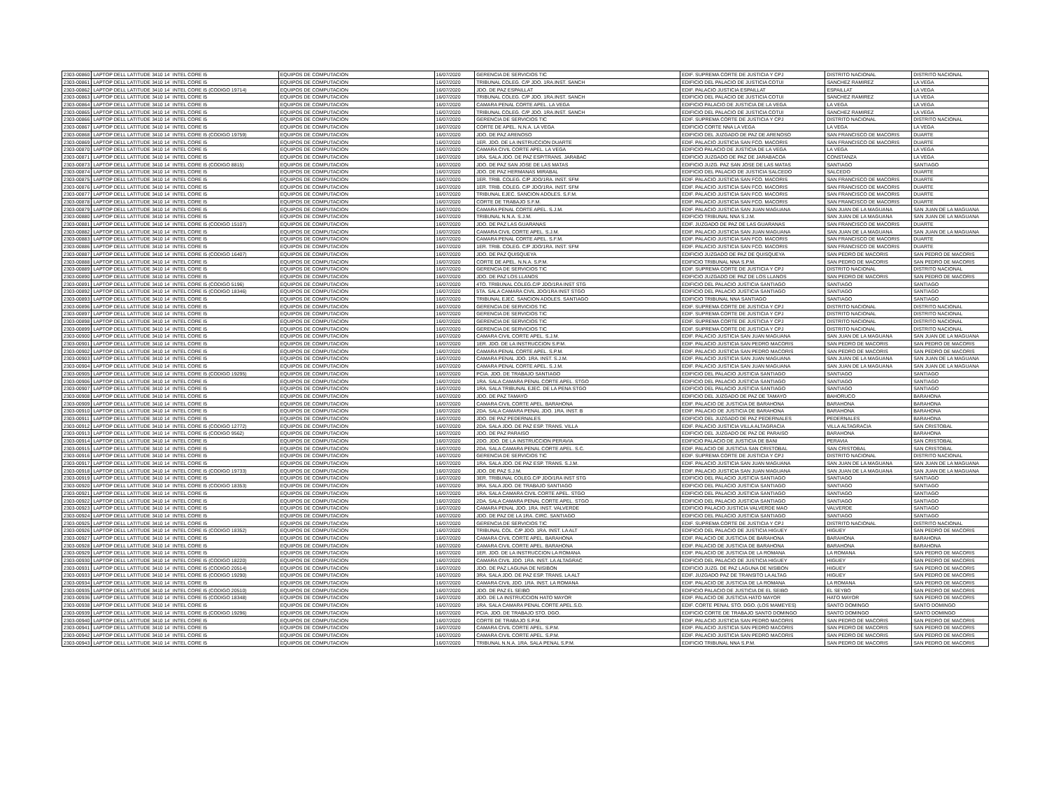| 2303-00860 | LAPTOP DELL LATITUDE 3410 14¨ INTEL CORE I5 | EQUIPOS DE COMPUTACION | 16/07/2020 | GERENCIA DE SERVICIOS TIC | EDIF. SUPREMA CORTE DE JUSTICIA Y CPJ | DISTRITO NACIONAL | DISTRITO NACIONAL |
| 2303-00861 | LAPTOP DELL LATITUDE 3410 14¨ INTEL CORE I5 | EQUIPOS DE COMPUTACION | 16/07/2020 | TRIBUNAL COLEG. C/P JDO. 1RA.INST. SANCH | EDIFICIO DEL PALACIO DE JUSTICIA COTUI | SANCHEZ RAMIREZ | LA VEGA |
| 2303-00862 | LAPTOP DELL LATITUDE 3410 14¨ INTEL CORE I5 (CODIGO 19714) | EQUIPOS DE COMPUTACION | 16/07/2020 | JDO. DE PAZ ESPAILLAT | EDIF. PALACIO JUSTICIA ESPAILLAT | ESPAILLAT | LA VEGA |
| 2303-00863 | LAPTOP DELL LATITUDE 3410 14¨ INTEL CORE I5 | EQUIPOS DE COMPUTACION | 16/07/2020 | TRIBUNAL COLEG. C/P JDO. 1RA.INST. SANCH | EDIFICIO DEL PALACIO DE JUSTICIA COTUI | SANCHEZ RAMIREZ | LA VEGA |
| 2303-00864 | LAPTOP DELL LATITUDE 3410 14¨ INTEL CORE I5 | EQUIPOS DE COMPUTACION | 16/07/2020 | CAMARA PENAL CORTE APEL. LA VEGA | EDIFICIO PALACIO DE JUSTICIA DE LA VEGA | LA VEGA | LA VEGA |
| 2303-00865 | LAPTOP DELL LATITUDE 3410 14¨ INTEL CORE I5 | EQUIPOS DE COMPUTACION | 16/07/2020 | TRIBUNAL COLEG. C/P JDO. 1RA.INST. SANCH | EDIFICIO DEL PALACIO DE JUSTICIA COTUI | SANCHEZ RAMIREZ | LA VEGA |
| 2303-00866 | LAPTOP DELL LATITUDE 3410 14¨ INTEL CORE I5 | EQUIPOS DE COMPUTACION | 16/07/2020 | GERENCIA DE SERVICIOS TIC | EDIF. SUPREMA CORTE DE JUSTICIA Y CPJ | DISTRITO NACIONAL | DISTRITO NACIONAL |
| 2303-00867 | LAPTOP DELL LATITUDE 3410 14¨ INTEL CORE I5 | EQUIPOS DE COMPUTACION | 16/07/2020 | CORTE DE APEL. N.N.A. LA VEGA | EDIFICIO CORTE NNA LA VEGA | LA VEGA | LA VEGA |
| 2303-00868 | LAPTOP DELL LATITUDE 3410 14¨ INTEL CORE I5 (CODIGO 19759) | EQUIPOS DE COMPUTACION | 16/07/2020 | JDO. DE PAZ ARENOSO | EDIFICIO DEL JUZGADO DE PAZ DE ARENOSO | SAN FRANCISCO DE MACORIS | DUARTE |
| 2303-00869 | LAPTOP DELL LATITUDE 3410 14¨ INTEL CORE I5 | EQUIPOS DE COMPUTACION | 16/07/2020 | 1ER. JDO. DE LA INSTRUCCION DUARTE | EDIF. PALACIO JUSTICIA SAN FCO. MACORIS | SAN FRANCISCO DE MACORIS | DUARTE |
| 2303-00870 | LAPTOP DELL LATITUDE 3410 14¨ INTEL CORE I5 | EQUIPOS DE COMPUTACION | 16/07/2020 | CAMARA CIVIL CORTE APEL. LA VEGA | EDIFICIO PALACIO DE JUSTICIA DE LA VEGA | LA VEGA | LA VEGA |
| 2303-00871 | LAPTOP DELL LATITUDE 3410 14¨ INTEL CORE I5 | EQUIPOS DE COMPUTACION | 16/07/2020 | 1RA. SALA JDO. DE PAZ ESP/TRANS. JARABAC | EDIFICIO JUZGADO DE PAZ DE JARABACOA | CONSTANZA | LA VEGA |
| 2303-00873 | LAPTOP DELL LATITUDE 3410 14¨ INTEL CORE I5 (CODIGO 8815) | EQUIPOS DE COMPUTACION | 16/07/2020 | JDO. DE PAZ SAN JOSE DE LAS MATAS | EDIFICIO JUZG. PAZ SAN JOSE DE LAS MATAS | SANTIAGO | SANTIAGO |
| 2303-00874 | LAPTOP DELL LATITUDE 3410 14¨ INTEL CORE I5 | EQUIPOS DE COMPUTACION | 16/07/2020 | JDO. DE PAZ HERMANAS MIRABAL | EDIFICIO DEL PALACIO DE JUSTICIA SALCEDO | SALCEDO | DUARTE |
| 2303-00875 | LAPTOP DELL LATITUDE 3410 14¨ INTEL CORE I5 | EQUIPOS DE COMPUTACION | 16/07/2020 | 1ER. TRIB. COLEG. C/P JDO/1RA. INST. SFM | EDIF. PALACIO JUSTICIA SAN FCO. MACORIS | SAN FRANCISCO DE MACORIS | DUARTE |
| 2303-00876 | LAPTOP DELL LATITUDE 3410 14¨ INTEL CORE I5 | EQUIPOS DE COMPUTACION | 16/07/2020 | 1ER. TRIB. COLEG. C/P JDO/1RA. INST. SFM | EDIF. PALACIO JUSTICIA SAN FCO. MACORIS | SAN FRANCISCO DE MACORIS | DUARTE |
| 2303-00877 | LAPTOP DELL LATITUDE 3410 14¨ INTEL CORE I5 | EQUIPOS DE COMPUTACION | 16/07/2020 | TRIBUNAL EJEC. SANCION ADOLES. S.F.M. | EDIF. PALACIO JUSTICIA SAN FCO. MACORIS | SAN FRANCISCO DE MACORIS | DUARTE |
| 2303-00878 | LAPTOP DELL LATITUDE 3410 14¨ INTEL CORE I5 | EQUIPOS DE COMPUTACION | 16/07/2020 | CORTE DE TRABAJO S.F.M. | EDIF. PALACIO JUSTICIA SAN FCO. MACORIS | SAN FRANCISCO DE MACORIS | DUARTE |
| 2303-00879 | LAPTOP DELL LATITUDE 3410 14¨ INTEL CORE I5 | EQUIPOS DE COMPUTACION | 16/07/2020 | CAMARA PENAL CORTE APEL. S.J.M. | EDIF. PALACIO JUSTICIA SAN JUAN MAGUANA | SAN JUAN DE LA MAGUANA | SAN JUAN DE LA MAGUANA |
| 2303-00880 | LAPTOP DELL LATITUDE 3410 14¨ INTEL CORE I5 | EQUIPOS DE COMPUTACION | 16/07/2020 | TRIBUNAL N.N.A. S.J.M. | EDIFICIO TRIBUNAL NNA S.J.M. | SAN JUAN DE LA MAGUANA | SAN JUAN DE LA MAGUANA |
| 2303-00881 | LAPTOP DELL LATITUDE 3410 14¨ INTEL CORE I5 (CODIGO 15107) | EQUIPOS DE COMPUTACION | 16/07/2020 | JDO. DE PAZ LAS GUARANAS | EDIF. JUZGADO DE PAZ DE LAS GUARANAS | SAN FRANCISCO DE MACORIS | DUARTE |
| 2303-00882 | LAPTOP DELL LATITUDE 3410 14¨ INTEL CORE I5 | EQUIPOS DE COMPUTACION | 16/07/2020 | CAMARA CIVIL CORTE APEL. S.J.M. | EDIF. PALACIO JUSTICIA SAN JUAN MAGUANA | SAN JUAN DE LA MAGUANA | SAN JUAN DE LA MAGUANA |
| 2303-00883 | LAPTOP DELL LATITUDE 3410 14¨ INTEL CORE I5 | EQUIPOS DE COMPUTACION | 16/07/2020 | CAMARA PENAL CORTE APEL. S.F.M. | EDIF. PALACIO JUSTICIA SAN FCO. MACORIS | SAN FRANCISCO DE MACORIS | DUARTE |
| 2303-00886 | LAPTOP DELL LATITUDE 3410 14¨ INTEL CORE I5 | EQUIPOS DE COMPUTACION | 16/07/2020 | 1ER. TRIB. COLEG. C/P JDO/1RA. INST. SFM | EDIF. PALACIO JUSTICIA SAN FCO. MACORIS | SAN FRANCISCO DE MACORIS | DUARTE |
| 2303-00887 | LAPTOP DELL LATITUDE 3410 14¨ INTEL CORE I5 (CODIGO 16407) | EQUIPOS DE COMPUTACION | 16/07/2020 | JDO. DE PAZ QUISQUEYA | EDIFICIO JUZGADO DE PAZ DE QUISQUEYA | SAN PEDRO DE MACORIS | SAN PEDRO DE MACORIS |
| 2303-00888 | LAPTOP DELL LATITUDE 3410 14¨ INTEL CORE I5 | EQUIPOS DE COMPUTACION | 16/07/2020 | CORTE DE APEL. N.N.A. S.P.M. | EDIFICIO TRIBUNAL NNA S.P.M. | SAN PEDRO DE MACORIS | SAN PEDRO DE MACORIS |
| 2303-00889 | LAPTOP DELL LATITUDE 3410 14¨ INTEL CORE I5 | EQUIPOS DE COMPUTACION | 16/07/2020 | GERENCIA DE SERVICIOS TIC | EDIF. SUPREMA CORTE DE JUSTICIA Y CPJ | DISTRITO NACIONAL | DISTRITO NACIONAL |
| 2303-00890 | LAPTOP DELL LATITUDE 3410 14¨ INTEL CORE I5 | EQUIPOS DE COMPUTACION | 16/07/2020 | JDO. DE PAZ LOS LLANOS | EDIFICIO JUZGADO DE PAZ DE LOS LLANOS | SAN PEDRO DE MACORIS | SAN PEDRO DE MACORIS |
| 2303-00891 | LAPTOP DELL LATITUDE 3410 14¨ INTEL CORE I5 (CODIGO 5196) | EQUIPOS DE COMPUTACION | 16/07/2020 | 4TO. TRIBUNAL COLEG.C/P JDO/1RA INST STG | EDIFICIO DEL PALACIO JUSTICIA SANTIAGO | SANTIAGO | SANTIAGO |
| 2303-00892 | LAPTOP DELL LATITUDE 3410 14¨ INTEL CORE I5 (CODIGO 18346) | EQUIPOS DE COMPUTACION | 16/07/2020 | 5TA. SALA CAMARA CIVIL JDO/1RA INST STGO | EDIFICIO DEL PALACIO JUSTICIA SANTIAGO | SANTIAGO | SANTIAGO |
| 2303-00893 | LAPTOP DELL LATITUDE 3410 14¨ INTEL CORE I5 | EQUIPOS DE COMPUTACION | 16/07/2020 | TRIBUNAL EJEC. SANCION ADOLES. SANTIAGO | EDIFICIO TRIBUNAL NNA SANTIAGO | SANTIAGO | SANTIAGO |
| 2303-00896 | LAPTOP DELL LATITUDE 3410 14¨ INTEL CORE I5 | EQUIPOS DE COMPUTACION | 16/07/2020 | GERENCIA DE SERVICIOS TIC | EDIF. SUPREMA CORTE DE JUSTICIA Y CPJ | DISTRITO NACIONAL | DISTRITO NACIONAL |
| 2303-00897 | LAPTOP DELL LATITUDE 3410 14¨ INTEL CORE I5 | EQUIPOS DE COMPUTACION | 16/07/2020 | GERENCIA DE SERVICIOS TIC | EDIF. SUPREMA CORTE DE JUSTICIA Y CPJ | DISTRITO NACIONAL | DISTRITO NACIONAL |
| 2303-00898 | LAPTOP DELL LATITUDE 3410 14¨ INTEL CORE I5 | EQUIPOS DE COMPUTACION | 16/07/2020 | GERENCIA DE SERVICIOS TIC | EDIF. SUPREMA CORTE DE JUSTICIA Y CPJ | DISTRITO NACIONAL | DISTRITO NACIONAL |
| 2303-00899 | LAPTOP DELL LATITUDE 3410 14¨ INTEL CORE I5 | EQUIPOS DE COMPUTACION | 16/07/2020 | GERENCIA DE SERVICIOS TIC | EDIF. SUPREMA CORTE DE JUSTICIA Y CPJ | DISTRITO NACIONAL | DISTRITO NACIONAL |
| 2303-00900 | LAPTOP DELL LATITUDE 3410 14¨ INTEL CORE I5 | EQUIPOS DE COMPUTACION | 16/07/2020 | CAMARA CIVIL CORTE APEL. S.J.M. | EDIF. PALACIO JUSTICIA SAN JUAN MAGUANA | SAN JUAN DE LA MAGUANA | SAN JUAN DE LA MAGUANA |
| 2303-00901 | LAPTOP DELL LATITUDE 3410 14¨ INTEL CORE I5 | EQUIPOS DE COMPUTACION | 16/07/2020 | 1ER. JDO. DE LA INSTRUCCION S.P.M. | EDIF. PALACIO JUSTICIA SAN PEDRO MACORIS | SAN PEDRO DE MACORIS | SAN PEDRO DE MACORIS |
| 2303-00902 | LAPTOP DELL LATITUDE 3410 14¨ INTEL CORE I5 | EQUIPOS DE COMPUTACION | 16/07/2020 | CAMARA PENAL CORTE APEL. S.P.M. | EDIF. PALACIO JUSTICIA SAN PEDRO MACORIS | SAN PEDRO DE MACORIS | SAN PEDRO DE MACORIS |
| 2303-00903 | LAPTOP DELL LATITUDE 3410 14¨ INTEL CORE I5 | EQUIPOS DE COMPUTACION | 16/07/2020 | CAMARA PENAL JDO. 1RA. INST. S.J.M. | EDIF. PALACIO JUSTICIA SAN JUAN MAGUANA | SAN JUAN DE LA MAGUANA | SAN JUAN DE LA MAGUANA |
| 2303-00904 | LAPTOP DELL LATITUDE 3410 14¨ INTEL CORE I5 | EQUIPOS DE COMPUTACION | 16/07/2020 | CAMARA PENAL CORTE APEL. S.J.M. | EDIF. PALACIO JUSTICIA SAN JUAN MAGUANA | SAN JUAN DE LA MAGUANA | SAN JUAN DE LA MAGUANA |
| 2303-00905 | LAPTOP DELL LATITUDE 3410 14¨ INTEL CORE I5 (CODIGO 19295) | EQUIPOS DE COMPUTACION | 16/07/2020 | PCIA. JDO. DE TRABAJO SANTIAGO | EDIFICIO DEL PALACIO JUSTICIA SANTIAGO | SANTIAGO | SANTIAGO |
| 2303-00906 | LAPTOP DELL LATITUDE 3410 14¨ INTEL CORE I5 | EQUIPOS DE COMPUTACION | 16/07/2020 | 1RA. SALA CAMARA PENAL CORTE APEL. STGO | EDIFICIO DEL PALACIO JUSTICIA SANTIAGO | SANTIAGO | SANTIAGO |
| 2303-00907 | LAPTOP DELL LATITUDE 3410 14¨ INTEL CORE I5 | EQUIPOS DE COMPUTACION | 16/07/2020 | 1RA. SALA TRIBUNAL EJEC. DE LA PENA STGO | EDIFICIO DEL PALACIO JUSTICIA SANTIAGO | SANTIAGO | SANTIAGO |
| 2303-00908 | LAPTOP DELL LATITUDE 3410 14¨ INTEL CORE I5 | EQUIPOS DE COMPUTACION | 16/07/2020 | JDO. DE PAZ TAMAYO | EDIFICIO DEL JUZGADO DE PAZ DE TAMAYO | BAHORUCO | BARAHONA |
| 2303-00909 | LAPTOP DELL LATITUDE 3410 14¨ INTEL CORE I5 | EQUIPOS DE COMPUTACION | 16/07/2020 | CAMARA CIVIL CORTE APEL. BARAHONA | EDIF. PALACIO DE JUSTICIA DE BARAHONA | BARAHONA | BARAHONA |
| 2303-00910 | LAPTOP DELL LATITUDE 3410 14¨ INTEL CORE I5 | EQUIPOS DE COMPUTACION | 16/07/2020 | 2DA. SALA CAMARA PENAL JDO. 1RA. INST. B | EDIF. PALACIO DE JUSTICIA DE BARAHONA | BARAHONA | BARAHONA |
| 2303-00911 | LAPTOP DELL LATITUDE 3410 14¨ INTEL CORE I5 | EQUIPOS DE COMPUTACION | 16/07/2020 | JDO. DE PAZ PEDERNALES | EDIFICIO DEL JUZGADO DE PAZ PEDERNALES | PEDERNALES | BARAHONA |
| 2303-00912 | LAPTOP DELL LATITUDE 3410 14¨ INTEL CORE I5 (CODIGO 12772) | EQUIPOS DE COMPUTACION | 16/07/2020 | 2DA. SALA JDO. DE PAZ ESP. TRANS. VILLA | EDIF. PALACIO JUSTICIA VILLA ALTAGRACIA | VILLA ALTAGRACIA | SAN CRISTOBAL |
| 2303-00913 | LAPTOP DELL LATITUDE 3410 14¨ INTEL CORE I5 (CODIGO 9562) | EQUIPOS DE COMPUTACION | 16/07/2020 | JDO. DE PAZ PARAISO | EDIFICIO DEL JUZGADO DE PAZ DE PARAISO | BARAHONA | BARAHONA |
| 2303-00914 | LAPTOP DELL LATITUDE 3410 14¨ INTEL CORE I5 | EQUIPOS DE COMPUTACION | 16/07/2020 | 2DO. JDO. DE LA INSTRUCCION PERAVIA | EDIFICIO PALACIO DE JUSTICIA DE BANI | PERAVIA | SAN CRISTOBAL |
| 2303-00915 | LAPTOP DELL LATITUDE 3410 14¨ INTEL CORE I5 | EQUIPOS DE COMPUTACION | 16/07/2020 | 2DA. SALA CAMARA PENAL CORTE APEL. S.C. | EDIF. PALACIO DE JUSTICIA SAN CRISTOBAL | SAN CRISTOBAL | SAN CRISTOBAL |
| 2303-00916 | LAPTOP DELL LATITUDE 3410 14¨ INTEL CORE I5 | EQUIPOS DE COMPUTACION | 16/07/2020 | GERENCIA DE SERVICIOS TIC | EDIF. SUPREMA CORTE DE JUSTICIA Y CPJ | DISTRITO NACIONAL | DISTRITO NACIONAL |
| 2303-00917 | LAPTOP DELL LATITUDE 3410 14¨ INTEL CORE I5 | EQUIPOS DE COMPUTACION | 16/07/2020 | 1RA. SALA JDO. DE PAZ ESP. TRANS. S.J.M. | EDIF. PALACIO JUSTICIA SAN JUAN MAGUANA | SAN JUAN DE LA MAGUANA | SAN JUAN DE LA MAGUANA |
| 2303-00918 | LAPTOP DELL LATITUDE 3410 14¨ INTEL CORE I5 (CODIGO 19733) | EQUIPOS DE COMPUTACION | 16/07/2020 | JDO. DE PAZ S.J.M. | EDIF. PALACIO JUSTICIA SAN JUAN MAGUANA | SAN JUAN DE LA MAGUANA | SAN JUAN DE LA MAGUANA |
| 2303-00919 | LAPTOP DELL LATITUDE 3410 14¨ INTEL CORE I5 | EQUIPOS DE COMPUTACION | 16/07/2020 | 3ER. TRIBUNAL COLEG.C/P JDO/1RA INST STG | EDIFICIO DEL PALACIO JUSTICIA SANTIAGO | SANTIAGO | SANTIAGO |
| 2303-00920 | LAPTOP DELL LATITUDE 3410 14¨ INTEL CORE I5 (CODIGO 18353) | EQUIPOS DE COMPUTACION | 16/07/2020 | 3RA. SALA JDO. DE TRABAJO SANTIAGO | EDIFICIO DEL PALACIO JUSTICIA SANTIAGO | SANTIAGO | SANTIAGO |
| 2303-00921 | LAPTOP DELL LATITUDE 3410 14¨ INTEL CORE I5 | EQUIPOS DE COMPUTACION | 16/07/2020 | 1RA. SALA CAMARA CIVIL CORTE APEL. STGO | EDIFICIO DEL PALACIO JUSTICIA SANTIAGO | SANTIAGO | SANTIAGO |
| 2303-00922 | LAPTOP DELL LATITUDE 3410 14¨ INTEL CORE I5 | EQUIPOS DE COMPUTACION | 16/07/2020 | 2DA. SALA CAMARA PENAL CORTE APEL. STGO | EDIFICIO DEL PALACIO JUSTICIA SANTIAGO | SANTIAGO | SANTIAGO |
| 2303-00923 | LAPTOP DELL LATITUDE 3410 14¨ INTEL CORE I5 | EQUIPOS DE COMPUTACION | 16/07/2020 | CAMARA PENAL JDO. 1RA. INST. VALVERDE | EDIFICIO PALACIO JUSTICIA VALVERDE MAO | VALVERDE | SANTIAGO |
| 2303-00924 | LAPTOP DELL LATITUDE 3410 14¨ INTEL CORE I5 | EQUIPOS DE COMPUTACION | 16/07/2020 | JDO. DE PAZ DE LA 1RA. CIRC. SANTIAGO | EDIFICIO DEL PALACIO JUSTICIA SANTIAGO | SANTIAGO | SANTIAGO |
| 2303-00925 | LAPTOP DELL LATITUDE 3410 14¨ INTEL CORE I5 | EQUIPOS DE COMPUTACION | 16/07/2020 | GERENCIA DE SERVICIOS TIC | EDIF. SUPREMA CORTE DE JUSTICIA Y CPJ | DISTRITO NACIONAL | DISTRITO NACIONAL |
| 2303-00926 | LAPTOP DELL LATITUDE 3410 14¨ INTEL CORE I5 (CODIGO 18352) | EQUIPOS DE COMPUTACION | 16/07/2020 | TRIBUNAL COL. C/P JDO. 1RA. INST. LA ALT | EDIFICIO DEL PALACIO DE JUSTICIA HIGUEY | HIGUEY | SAN PEDRO DE MACORIS |
| 2303-00927 | LAPTOP DELL LATITUDE 3410 14¨ INTEL CORE I5 | EQUIPOS DE COMPUTACION | 16/07/2020 | CAMARA CIVIL CORTE APEL. BARAHONA | EDIF. PALACIO DE JUSTICIA DE BARAHONA | BARAHONA | BARAHONA |
| 2303-00928 | LAPTOP DELL LATITUDE 3410 14¨ INTEL CORE I5 | EQUIPOS DE COMPUTACION | 16/07/2020 | CAMARA CIVIL CORTE APEL. BARAHONA | EDIF. PALACIO DE JUSTICIA DE BARAHONA | BARAHONA | BARAHONA |
| 2303-00929 | LAPTOP DELL LATITUDE 3410 14¨ INTEL CORE I5 | EQUIPOS DE COMPUTACION | 16/07/2020 | 1ER. JDO. DE LA INSTRUCCION LA ROMANA | EDIF. PALACIO DE JUSTICIA DE LA ROMANA | LA ROMANA | SAN PEDRO DE MACORIS |
| 2303-00930 | LAPTOP DELL LATITUDE 3410 14¨ INTEL CORE I5 (CODIGO 18220) | EQUIPOS DE COMPUTACION | 16/07/2020 | CAMARA CIVIL JDO. 1RA. INST. LA ALTAGRAC | EDIFICIO DEL PALACIO DE JUSTICIA HIGUEY | HIGUEY | SAN PEDRO DE MACORIS |
| 2303-00931 | LAPTOP DELL LATITUDE 3410 14¨ INTEL CORE I5 (CODIGO 20514) | EQUIPOS DE COMPUTACION | 16/07/2020 | JDO. DE PAZ LAGUNA DE NISIBON | EDIFICIO JUZG. DE PAZ LAGUNA DE NISIBON | HIGUEY | SAN PEDRO DE MACORIS |
| 2303-00933 | LAPTOP DELL LATITUDE 3410 14¨ INTEL CORE I5 (CODIGO 19290) | EQUIPOS DE COMPUTACION | 16/07/2020 | 3RA. SALA JDO. DE PAZ ESP. TRANS. LA ALT | EDIF. JUZGADO PAZ DE TRANSITO LA ALTAG | HIGUEY | SAN PEDRO DE MACORIS |
| 2303-00934 | LAPTOP DELL LATITUDE 3410 14¨ INTEL CORE I5 | EQUIPOS DE COMPUTACION | 16/07/2020 | CAMARA CIVIL JDO. 1RA. INST. LA ROMANA | EDIF. PALACIO DE JUSTICIA DE LA ROMANA | LA ROMANA | SAN PEDRO DE MACORIS |
| 2303-00935 | LAPTOP DELL LATITUDE 3410 14¨ INTEL CORE I5 (CODIGO 20510) | EQUIPOS DE COMPUTACION | 16/07/2020 | JDO. DE PAZ EL SEIBO | EDIFICIO PALACIO DE JUSTICIA DE EL SEIBO | EL SEYBO | SAN PEDRO DE MACORIS |
| 2303-00936 | LAPTOP DELL LATITUDE 3410 14¨ INTEL CORE I5 (CODIGO 18348) | EQUIPOS DE COMPUTACION | 16/07/2020 | JDO. DE LA INSTRUCCION HATO MAYOR | EDIF. PALACIO DE JUSTICIA HATO MAYOR | HATO MAYOR | SAN PEDRO DE MACORIS |
| 2303-00938 | LAPTOP DELL LATITUDE 3410 14¨ INTEL CORE I5 | EQUIPOS DE COMPUTACION | 16/07/2020 | 1RA. SALA CAMARA PENAL CORTE APEL.S.D. | EDIF. CORTE PENAL STO. DGO. (LOS MAMEYES) | SANTO DOMINGO | SANTO DOMINGO |
| 2303-00939 | LAPTOP DELL LATITUDE 3410 14¨ INTEL CORE I5 (CODIGO 19296) | EQUIPOS DE COMPUTACION | 16/07/2020 | PCIA. JDO. DE TRABAJO STO. DGO. | EDIFICIO CORTE DE TRABAJO SANTO DOMINGO | SANTO DOMINGO | SANTO DOMINGO |
| 2303-00940 | LAPTOP DELL LATITUDE 3410 14¨ INTEL CORE I5 | EQUIPOS DE COMPUTACION | 16/07/2020 | CORTE DE TRABAJO S.P.M. | EDIF. PALACIO JUSTICIA SAN PEDRO MACORIS | SAN PEDRO DE MACORIS | SAN PEDRO DE MACORIS |
| 2303-00941 | LAPTOP DELL LATITUDE 3410 14¨ INTEL CORE I5 | EQUIPOS DE COMPUTACION | 16/07/2020 | CAMARA CIVIL CORTE APEL. S.P.M. | EDIF. PALACIO JUSTICIA SAN PEDRO MACORIS | SAN PEDRO DE MACORIS | SAN PEDRO DE MACORIS |
| 2303-00942 | LAPTOP DELL LATITUDE 3410 14¨ INTEL CORE I5 | EQUIPOS DE COMPUTACION | 16/07/2020 | CAMARA CIVIL CORTE APEL. S.P.M. | EDIF. PALACIO JUSTICIA SAN PEDRO MACORIS | SAN PEDRO DE MACORIS | SAN PEDRO DE MACORIS |
| 2303-00943 | LAPTOP DELL LATITUDE 3410 14¨ INTEL CORE I5 | EQUIPOS DE COMPUTACION | 16/07/2020 | TRIBUNAL N.N.A. 1RA. SALA PENAL S.P.M. | EDIFICIO TRIBUNAL NNA S.P.M. | SAN PEDRO DE MACORIS | SAN PEDRO DE MACORIS |